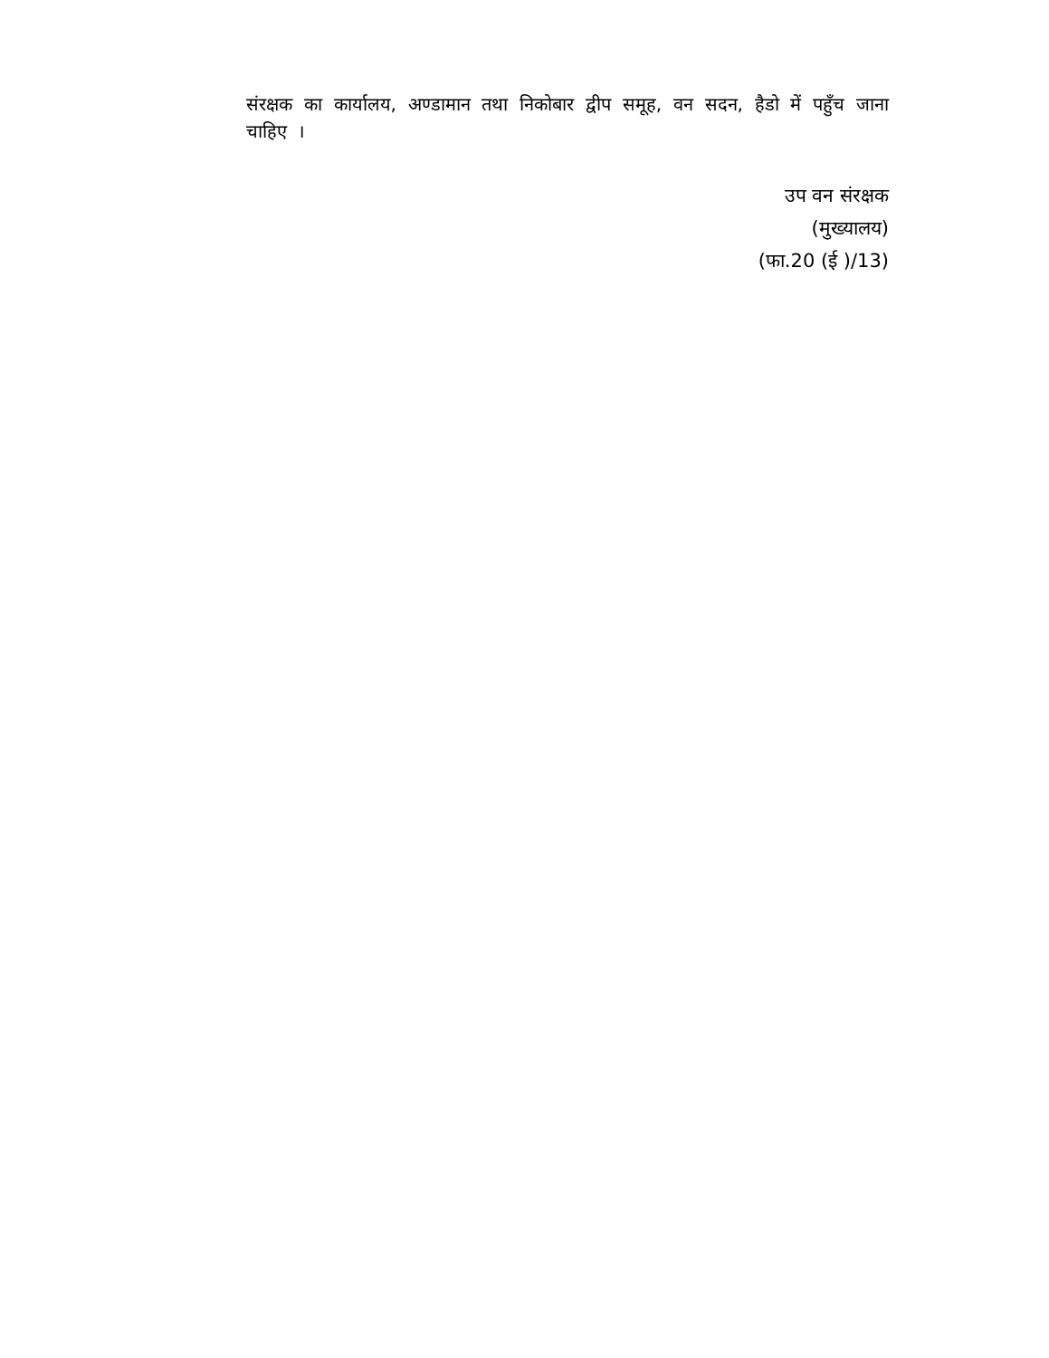संरक्षक का कार्यालय, अण्डामान तथा निकोबार द्वीप समूह, वन सदन, हैडो में पहुँच जाना चाहिए ।
उप वन संरक्षक
(मुख्यालय)
(फा.20 (ई )/13)